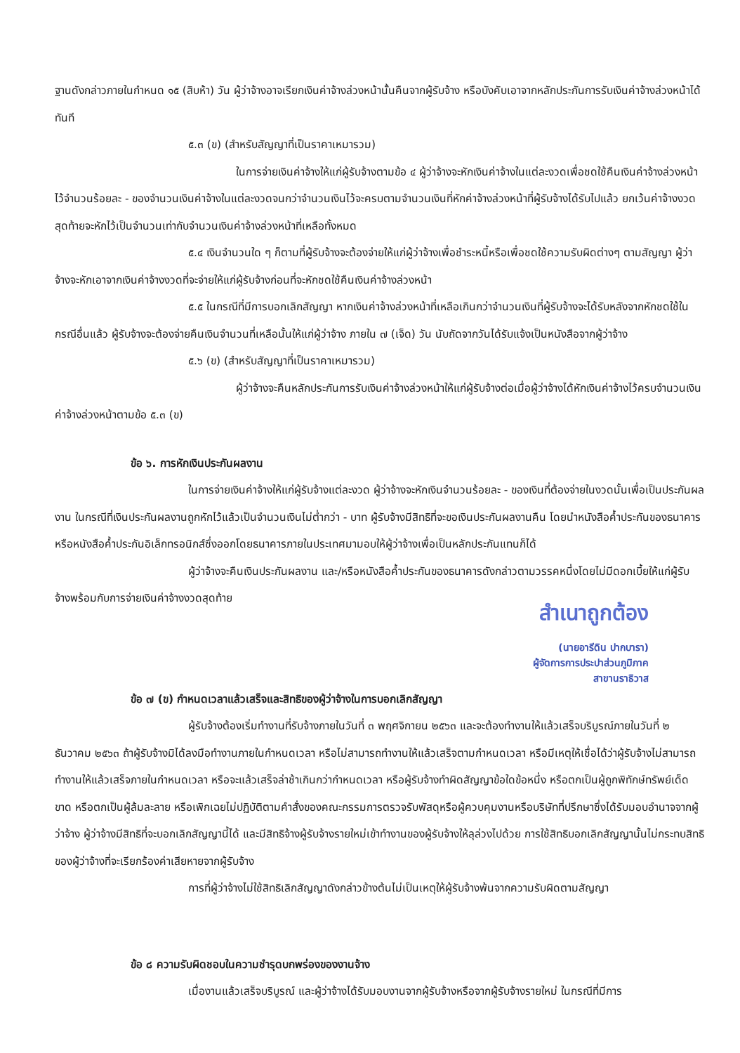ฐานดังกล่าวภายในกำหนด ๑๕ (สิบห้า) วัน ผู้ว่าจ้างอาจเรียกเงินค่าจ้างล่วงหน้านั้นคืนจากผู้รับจ้าง หรือบังคับเอาจากหลักประกันการรับเงินค่าจ้างล่วงหน้าได้ทันที
๕.๓ (ข) (สำหรับสัญญาที่เป็นราคาเหมารวม)
ในการจ่ายเงินค่าจ้างให้แก่ผู้รับจ้างตามข้อ ๔ ผู้ว่าจ้างจะหักเงินค่าจ้างในแต่ละงวดเพื่อชดใช้คืนเงินค่าจ้างล่วงหน้าไว้จำนวนร้อยละ - ของจำนวนเงินค่าจ้างในแต่ละงวดจนกว่าจำนวนเงินไว้จะครบตามจำนวนเงินที่หักค่าจ้างล่วงหน้าที่ผู้รับจ้างได้รับไปแล้ว ยกเว้นค่าจ้างงวดสุดท้ายจะหักไว้เป็นจำนวนเท่ากับจำนวนเงินค่าจ้างล่วงหน้าที่เหลือทั้งหมด
๕.๔ เงินจำนวนใด ๆ ก็ตามที่ผู้รับจ้างจะต้องจ่ายให้แก่ผู้ว่าจ้างเพื่อชำระหนี้หรือเพื่อชดใช้ความรับผิดต่างๆ ตามสัญญา ผู้ว่าจ้างจะหักเอาจากเงินค่าจ้างงวดที่จะจ่ายให้แก่ผู้รับจ้างก่อนที่จะหักชดใช้คืนเงินค่าจ้างล่วงหน้า
๕.๕ ในกรณีที่มีการบอกเลิกสัญญา หากเงินค่าจ้างล่วงหน้าที่เหลือเกินกว่าจำนวนเงินที่ผู้รับจ้างจะได้รับหลังจากหักชดใช้ในกรณีอื่นแล้ว ผู้รับจ้างจะต้องจ่ายคืนเงินจำนวนที่เหลือนั้นให้แก่ผู้ว่าจ้าง ภายใน ๗ (เจ็ด) วัน นับถัดจากวันได้รับแจ้งเป็นหนังสือจากผู้ว่าจ้าง
๕.๖ (ข) (สำหรับสัญญาที่เป็นราคาเหมารวม)
ผู้ว่าจ้างจะคืนหลักประกันการรับเงินค่าจ้างล่วงหน้าให้แก่ผู้รับจ้างต่อเมื่อผู้ว่าจ้างได้หักเงินค่าจ้างไว้ครบจำนวนเงินค่าจ้างล่วงหน้าตามข้อ ๕.๓ (ข)
ข้อ ๖. การหักเงินประกันผลงาน
ในการจ่ายเงินค่าจ้างให้แก่ผู้รับจ้างแต่ละงวด ผู้ว่าจ้างจะหักเงินจำนวนร้อยละ - ของเงินที่ต้องจ่ายในงวดนั้นเพื่อเป็นประกันผลงาน ในกรณีที่เงินประกันผลงานถูกหักไว้แล้วเป็นจำนวนเงินไม่ต่ำกว่า - บาท ผู้รับจ้างมีสิทธิที่จะขอเงินประกันผลงานคืน โดยนำหนังสือค้ำประกันของธนาคารหรือหนังสือค้ำประกันอิเล็กทรอนิกส์ซึ่งออกโดยธนาคารภายในประเทศมามอบให้ผู้ว่าจ้างเพื่อเป็นหลักประกันแทนก็ได้
ผู้ว่าจ้างจะคืนเงินประกันผลงาน และ/หรือหนังสือค้ำประกันของธนาคารดังกล่าวตามวรรคหนึ่งโดยไม่มีดอกเบี้ยให้แก่ผู้รับจ้างพร้อมกับการจ่ายเงินค่าจ้างงวดสุดท้าย
สำเนาถูกต้อง
(นายอารีดิน ปากบารา)
ผู้จัดการการประปาส่วนภูมิภาค
สาขานราธิวาส
ข้อ ๗ (ข) กำหนดเวลาแล้วเสร็จและสิทธิของผู้ว่าจ้างในการบอกเลิกสัญญา
ผู้รับจ้างต้องเริ่มทำงานที่รับจ้างภายในวันที่ ๓ พฤศจิกายน ๒๕๖๓ และจะต้องทำงานให้แล้วเสร็จบริบูรณ์ภายในวันที่ ๒ ธันวาคม ๒๕๖๓ ถ้าผู้รับจ้างมิได้ลงมือทำงานภายในกำหนดเวลา หรือไม่สามารถทำงานให้แล้วเสร็จตามกำหนดเวลา หรือมีเหตุให้เชื่อได้ว่าผู้รับจ้างไม่สามารถทำงานให้แล้วเสร็จภายในกำหนดเวลา หรือจะแล้วเสร็จล่าช้าเกินกว่ากำหนดเวลา หรือผู้รับจ้างทำผิดสัญญาข้อใดข้อหนึ่ง หรือตกเป็นผู้ถูกพิทักษ์ทรัพย์เด็ดขาด หรือตกเป็นผู้ล้มละลาย หรือเพิกเฉยไม่ปฏิบัติตามคำสั่งของคณะกรรมการตรวจรับพัสดุหรือผู้ควบคุมงานหรือบริษัทที่ปรึกษาซึ่งได้รับมอบอำนาจจากผู้ว่าจ้าง ผู้ว่าจ้างมีสิทธิที่จะบอกเลิกสัญญานี้ได้ และมีสิทธิจ้างผู้รับจ้างรายใหม่เข้าทำงานของผู้รับจ้างให้ลุล่วงไปด้วย การใช้สิทธิบอกเลิกสัญญานั้นไม่กระทบสิทธิของผู้ว่าจ้างที่จะเรียกร้องค่าเสียหายจากผู้รับจ้าง
การที่ผู้ว่าจ้างไม่ใช้สิทธิเลิกสัญญาดังกล่าวข้างต้นไม่เป็นเหตุให้ผู้รับจ้างพ้นจากความรับผิดตามสัญญา
ข้อ ๘ ความรับผิดชอบในความชำรุดบกพร่องของงานจ้าง
เมื่องานแล้วเสร็จบริบูรณ์ และผู้ว่าจ้างได้รับมอบงานจากผู้รับจ้างหรือจากผู้รับจ้างรายใหม่ ในกรณีที่มีการ